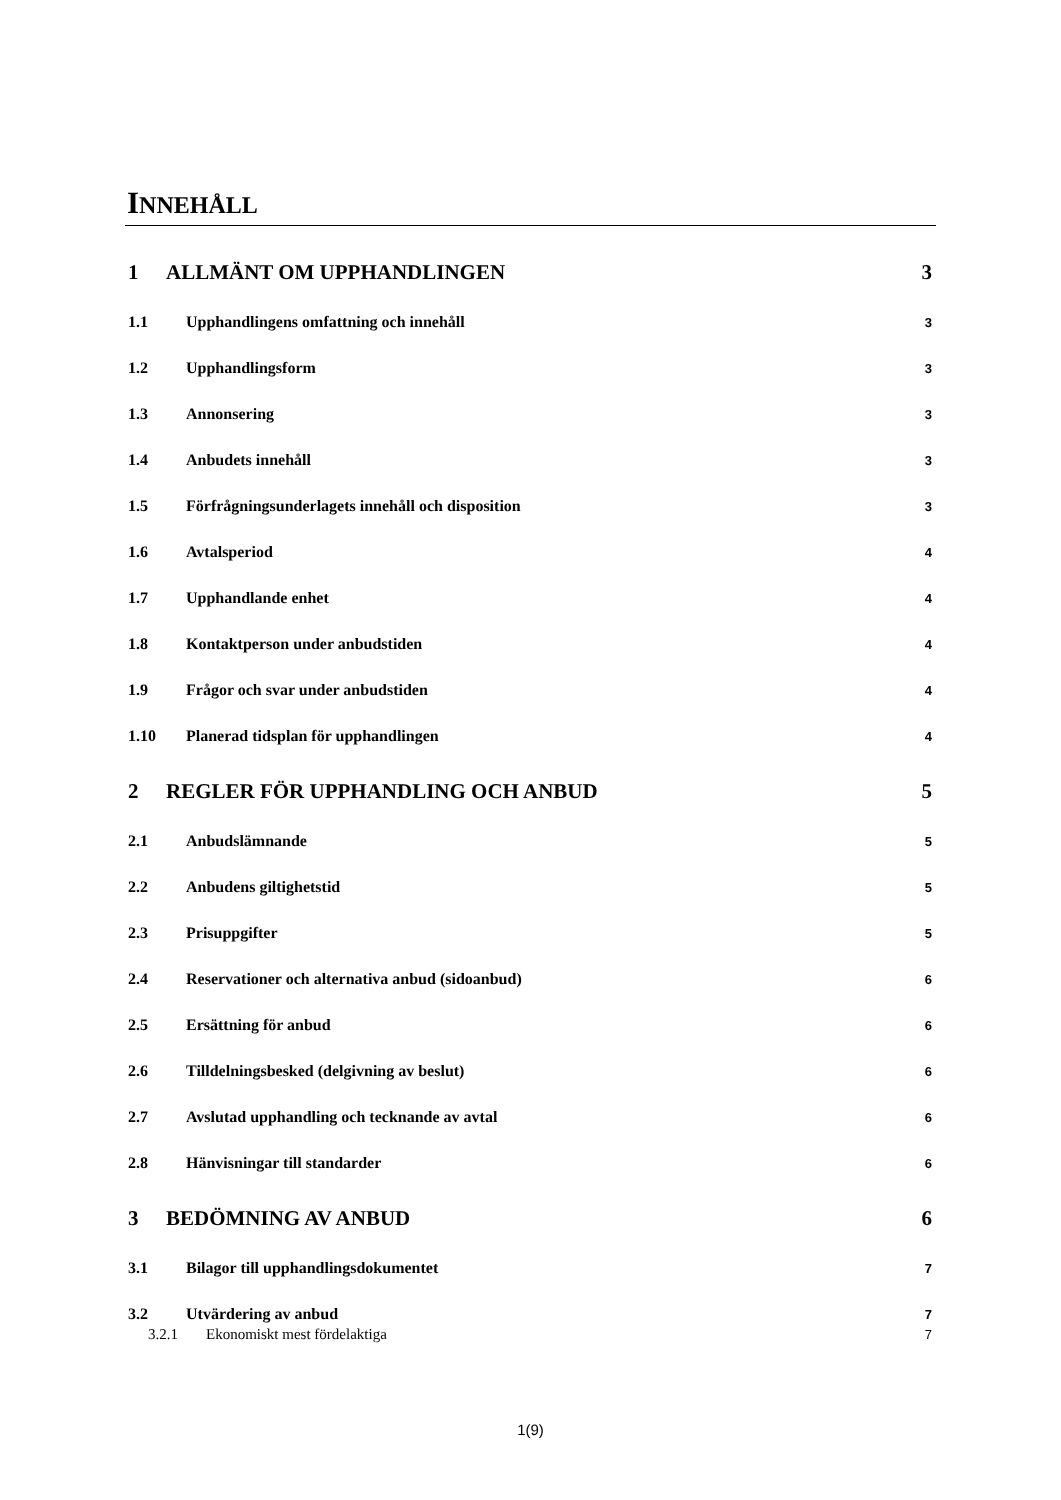INNEHÅLL
1 ALLMÄNT OM UPPHANDLINGEN 3
1.1 Upphandlingens omfattning och innehåll 3
1.2 Upphandlingsform 3
1.3 Annonsering 3
1.4 Anbudets innehåll 3
1.5 Förfrågningsunderlagets innehåll och disposition 3
1.6 Avtalsperiod 4
1.7 Upphandlande enhet 4
1.8 Kontaktperson under anbudstiden 4
1.9 Frågor och svar under anbudstiden 4
1.10 Planerad tidsplan för upphandlingen 4
2 REGLER FÖR UPPHANDLING OCH ANBUD 5
2.1 Anbudslämnande 5
2.2 Anbudens giltighetstid 5
2.3 Prisuppgifter 5
2.4 Reservationer och alternativa anbud (sidoanbud) 6
2.5 Ersättning för anbud 6
2.6 Tilldelningsbesked (delgivning av beslut) 6
2.7 Avslutad upphandling och tecknande av avtal 6
2.8 Hänvisningar till standarder 6
3 BEDÖMNING AV ANBUD 6
3.1 Bilagor till upphandlingsdokumentet 7
3.2 Utvärdering av anbud 7
3.2.1 Ekonomiskt mest fördelaktiga 7
1(9)